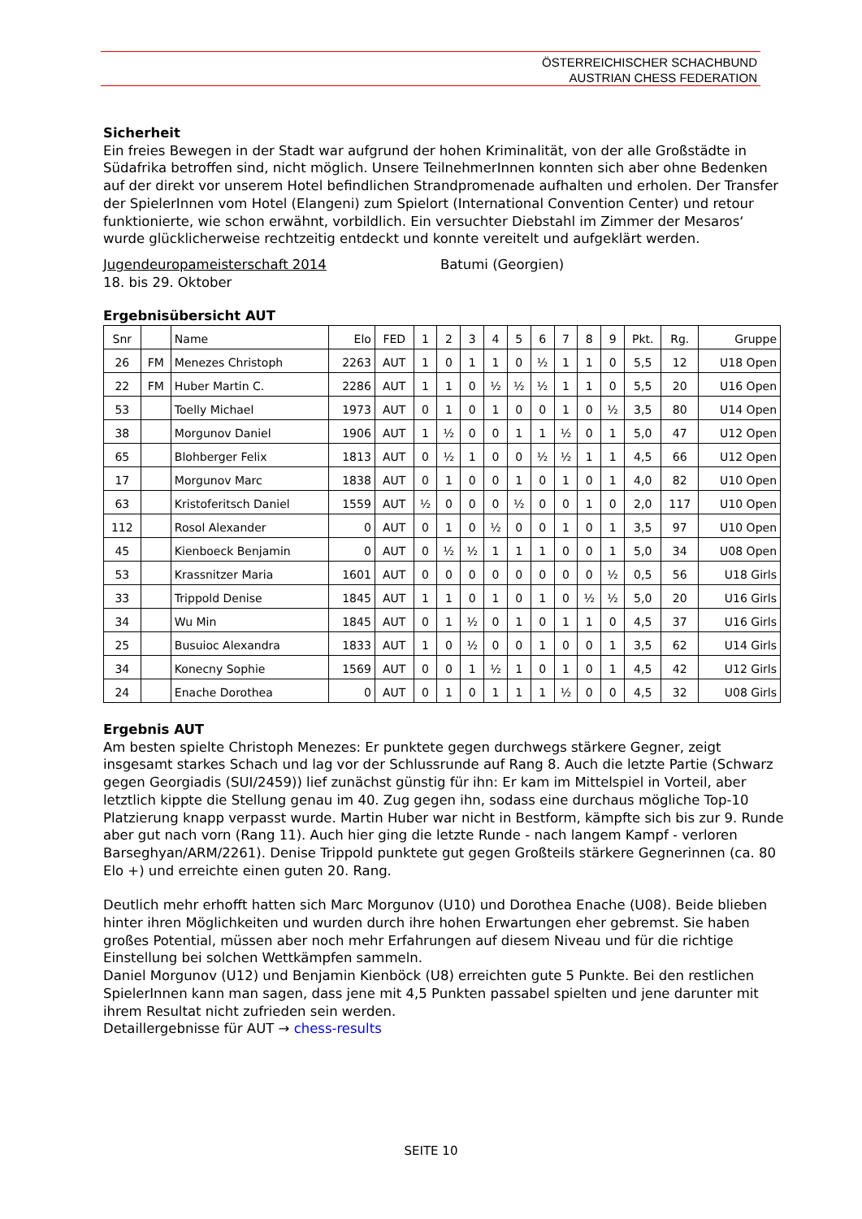ÖSTERREICHISCHER SCHACHBUND
AUSTRIAN CHESS FEDERATION
Sicherheit
Ein freies Bewegen in der Stadt war aufgrund der hohen Kriminalität, von der alle Großstädte in Südafrika betroffen sind, nicht möglich. Unsere TeilnehmerInnen konnten sich aber ohne Bedenken auf der direkt vor unserem Hotel befindlichen Strandpromenade aufhalten und erholen. Der Transfer der SpielerInnen vom Hotel (Elangeni) zum Spielort (International Convention Center) und retour funktionierte, wie schon erwähnt, vorbildlich. Ein versuchter Diebstahl im Zimmer der Mesaros‘ wurde glücklicherweise rechtzeitig entdeckt und konnte vereitelt und aufgeklärt werden.
Jugendeuropameisterschaft 2014 Batumi (Georgien)
18. bis 29. Oktober
Ergebnisübersicht AUT
| Snr | | Name | Elo | FED | 1 | 2 | 3 | 4 | 5 | 6 | 7 | 8 | 9 | Pkt. | Rg. | Gruppe |
| --- | --- | --- | --- | --- | --- | --- | --- | --- | --- | --- | --- | --- | --- | --- | --- | --- |
| 26 | FM | Menezes Christoph | 2263 | AUT | 1 | 0 | 1 | 1 | 0 | ½ | 1 | 1 | 0 | 5,5 | 12 | U18 Open |
| 22 | FM | Huber Martin C. | 2286 | AUT | 1 | 1 | 0 | ½ | ½ | ½ | 1 | 1 | 0 | 5,5 | 20 | U16 Open |
| 53 | | Toelly Michael | 1973 | AUT | 0 | 1 | 0 | 1 | 0 | 0 | 1 | 0 | ½ | 3,5 | 80 | U14 Open |
| 38 | | Morgunov Daniel | 1906 | AUT | 1 | ½ | 0 | 0 | 1 | 1 | ½ | 0 | 1 | 5,0 | 47 | U12 Open |
| 65 | | Blohberger Felix | 1813 | AUT | 0 | ½ | 1 | 0 | 0 | ½ | ½ | 1 | 1 | 4,5 | 66 | U12 Open |
| 17 | | Morgunov Marc | 1838 | AUT | 0 | 1 | 0 | 0 | 1 | 0 | 1 | 0 | 1 | 4,0 | 82 | U10 Open |
| 63 | | Kristoferitsch Daniel | 1559 | AUT | ½ | 0 | 0 | 0 | ½ | 0 | 0 | 1 | 0 | 2,0 | 117 | U10 Open |
| 112 | | Rosol Alexander | 0 | AUT | 0 | 1 | 0 | ½ | 0 | 0 | 1 | 0 | 1 | 3,5 | 97 | U10 Open |
| 45 | | Kienboeck Benjamin | 0 | AUT | 0 | ½ | ½ | 1 | 1 | 1 | 0 | 0 | 1 | 5,0 | 34 | U08 Open |
| 53 | | Krassnitzer Maria | 1601 | AUT | 0 | 0 | 0 | 0 | 0 | 0 | 0 | 0 | ½ | 0,5 | 56 | U18 Girls |
| 33 | | Trippold Denise | 1845 | AUT | 1 | 1 | 0 | 1 | 0 | 1 | 0 | ½ | ½ | 5,0 | 20 | U16 Girls |
| 34 | | Wu Min | 1845 | AUT | 0 | 1 | ½ | 0 | 1 | 0 | 1 | 1 | 0 | 4,5 | 37 | U16 Girls |
| 25 | | Busuioc Alexandra | 1833 | AUT | 1 | 0 | ½ | 0 | 0 | 1 | 0 | 0 | 1 | 3,5 | 62 | U14 Girls |
| 34 | | Konecny Sophie | 1569 | AUT | 0 | 0 | 1 | ½ | 1 | 0 | 1 | 0 | 1 | 4,5 | 42 | U12 Girls |
| 24 | | Enache Dorothea | 0 | AUT | 0 | 1 | 0 | 1 | 1 | 1 | ½ | 0 | 0 | 4,5 | 32 | U08 Girls |
Ergebnis AUT
Am besten spielte Christoph Menezes: Er punktete gegen durchwegs stärkere Gegner, zeigt insgesamt starkes Schach und lag vor der Schlussrunde auf Rang 8. Auch die letzte Partie (Schwarz gegen Georgiadis (SUI/2459)) lief zunächst günstig für ihn: Er kam im Mittelspiel in Vorteil, aber letztlich kippte die Stellung genau im 40. Zug gegen ihn, sodass eine durchaus mögliche Top-10 Platzierung knapp verpasst wurde. Martin Huber war nicht in Bestform, kämpfte sich bis zur 9. Runde aber gut nach vorn (Rang 11). Auch hier ging die letzte Runde - nach langem Kampf - verloren Barseghyan/ARM/2261). Denise Trippold punktete gut gegen Großteils stärkere Gegnerinnen (ca. 80 Elo +) und erreichte einen guten 20. Rang.
Deutlich mehr erhofft hatten sich Marc Morgunov (U10) und Dorothea Enache (U08). Beide blieben hinter ihren Möglichkeiten und wurden durch ihre hohen Erwartungen eher gebremst. Sie haben großes Potential, müssen aber noch mehr Erfahrungen auf diesem Niveau und für die richtige Einstellung bei solchen Wettkämpfen sammeln.
Daniel Morgunov (U12) und Benjamin Kienböck (U8) erreichten gute 5 Punkte. Bei den restlichen SpielerInnen kann man sagen, dass jene mit 4,5 Punkten passabel spielten und jene darunter mit ihrem Resultat nicht zufrieden sein werden.
Detaillergebnisse für AUT → chess-results
SEITE 10